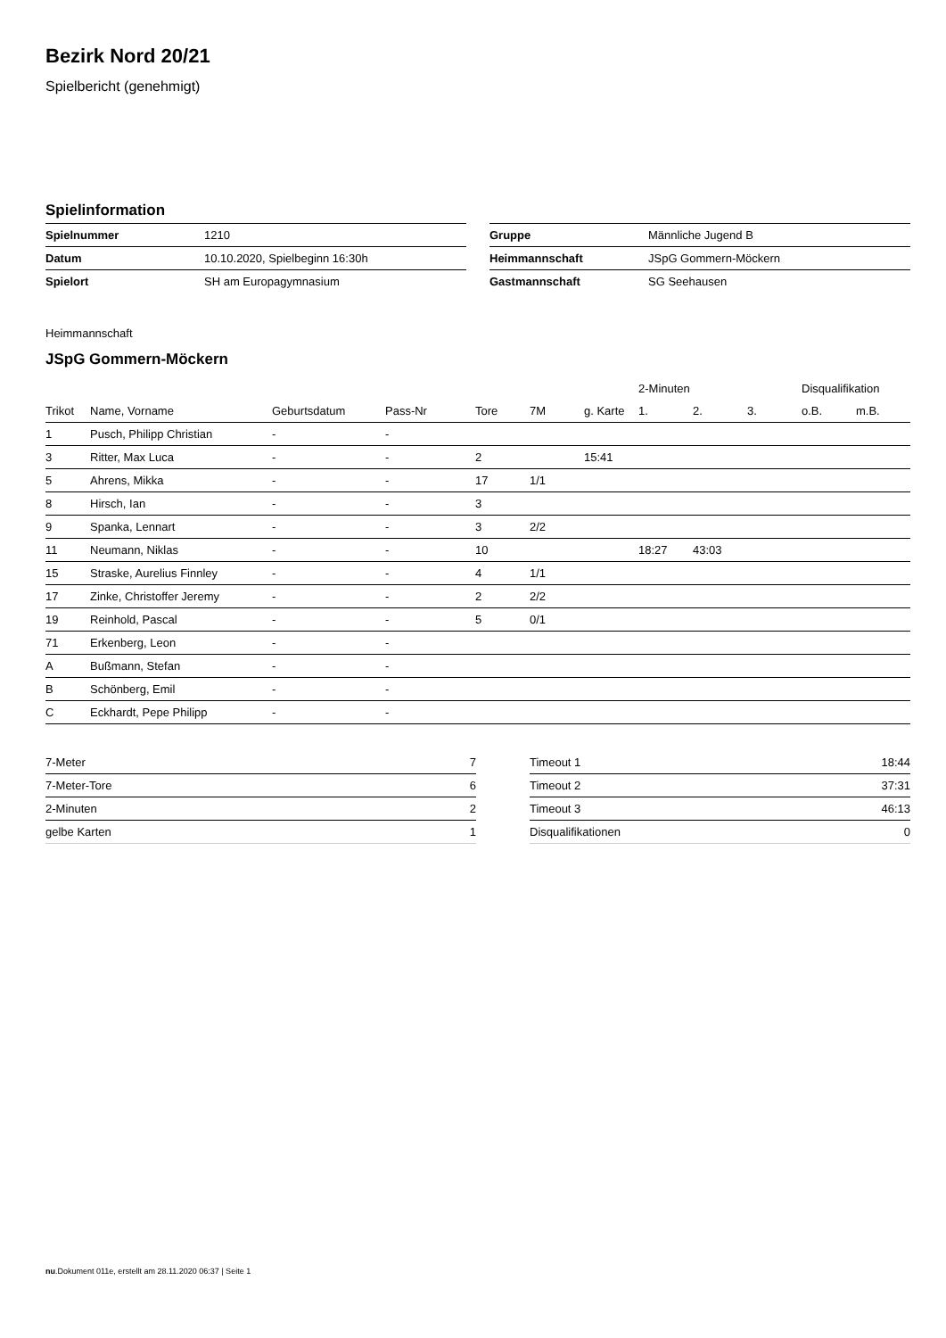Bezirk Nord 20/21
Spielbericht (genehmigt)
Spielinformation
| Spielnummer | 1210 |
| Datum | 10.10.2020, Spielbeginn 16:30h |
| Spielort | SH am Europagymnasium |
| Gruppe | Männliche Jugend B |
| Heimmannschaft | JSpG Gommern-Möckern |
| Gastmannschaft | SG Seehausen |
Heimmannschaft
JSpG Gommern-Möckern
| | | | | | | | 2-Minuten | | | Disqualifikation | |
| --- | --- | --- | --- | --- | --- | --- | --- | --- | --- | --- | --- |
| Trikot | Name, Vorname | Geburtsdatum | Pass-Nr | Tore | 7M | g. Karte | 1. | 2. | 3. | o.B. | m.B. |
| 1 | Pusch, Philipp Christian | - | - | | | | | | | | |
| 3 | Ritter, Max Luca | - | - | 2 | | 15:41 | | | | | |
| 5 | Ahrens, Mikka | - | - | 17 | 1/1 | | | | | | |
| 8 | Hirsch, Ian | - | - | 3 | | | | | | | |
| 9 | Spanka, Lennart | - | - | 3 | 2/2 | | | | | | |
| 11 | Neumann, Niklas | - | - | 10 | | | 18:27 | 43:03 | | | |
| 15 | Straske, Aurelius Finnley | - | - | 4 | 1/1 | | | | | | |
| 17 | Zinke, Christoffer Jeremy | - | - | 2 | 2/2 | | | | | | |
| 19 | Reinhold, Pascal | - | - | 5 | 0/1 | | | | | | |
| 71 | Erkenberg, Leon | - | - | | | | | | | | |
| A | Bußmann, Stefan | - | - | | | | | | | | |
| B | Schönberg, Emil | - | - | | | | | | | | |
| C | Eckhardt, Pepe Philipp | - | - | | | | | | | | |
| 7-Meter | 7 |
| 7-Meter-Tore | 6 |
| 2-Minuten | 2 |
| gelbe Karten | 1 |
| Timeout 1 | 18:44 |
| Timeout 2 | 37:31 |
| Timeout 3 | 46:13 |
| Disqualifikationen | 0 |
nu.Dokument 011e, erstellt am 28.11.2020 06:37 | Seite 1